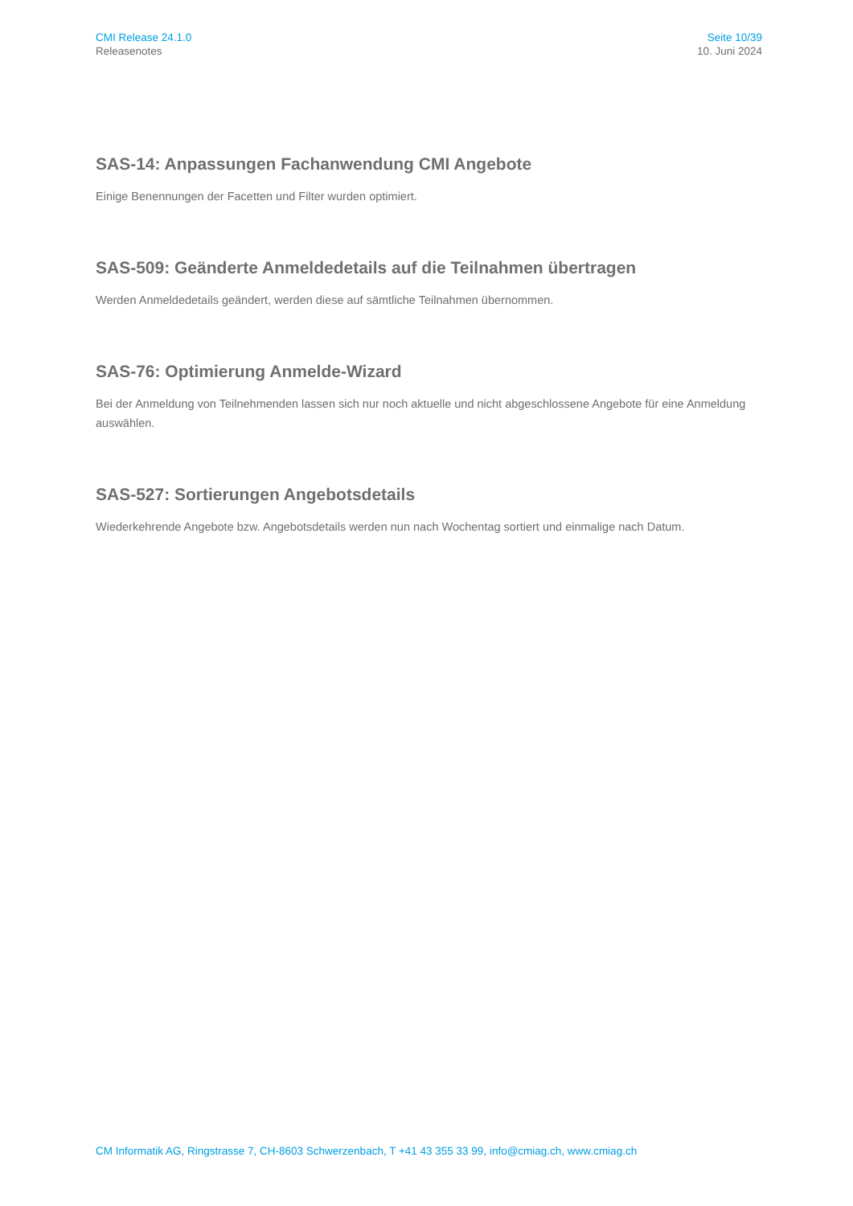CMI Release 24.1.0
Releasenotes
Seite 10/39
10. Juni 2024
SAS-14: Anpassungen Fachanwendung CMI Angebote
Einige Benennungen der Facetten und Filter wurden optimiert.
SAS-509: Geänderte Anmeldedetails auf die Teilnahmen übertragen
Werden Anmeldedetails geändert, werden diese auf sämtliche Teilnahmen übernommen.
SAS-76: Optimierung Anmelde-Wizard
Bei der Anmeldung von Teilnehmenden lassen sich nur noch aktuelle und nicht abgeschlossene Angebote für eine Anmeldung auswählen.
SAS-527: Sortierungen Angebotsdetails
Wiederkehrende Angebote bzw. Angebotsdetails werden nun nach Wochentag sortiert und einmalige nach Datum.
CM Informatik AG, Ringstrasse 7, CH-8603 Schwerzenbach, T +41 43 355 33 99, info@cmiag.ch, www.cmiag.ch